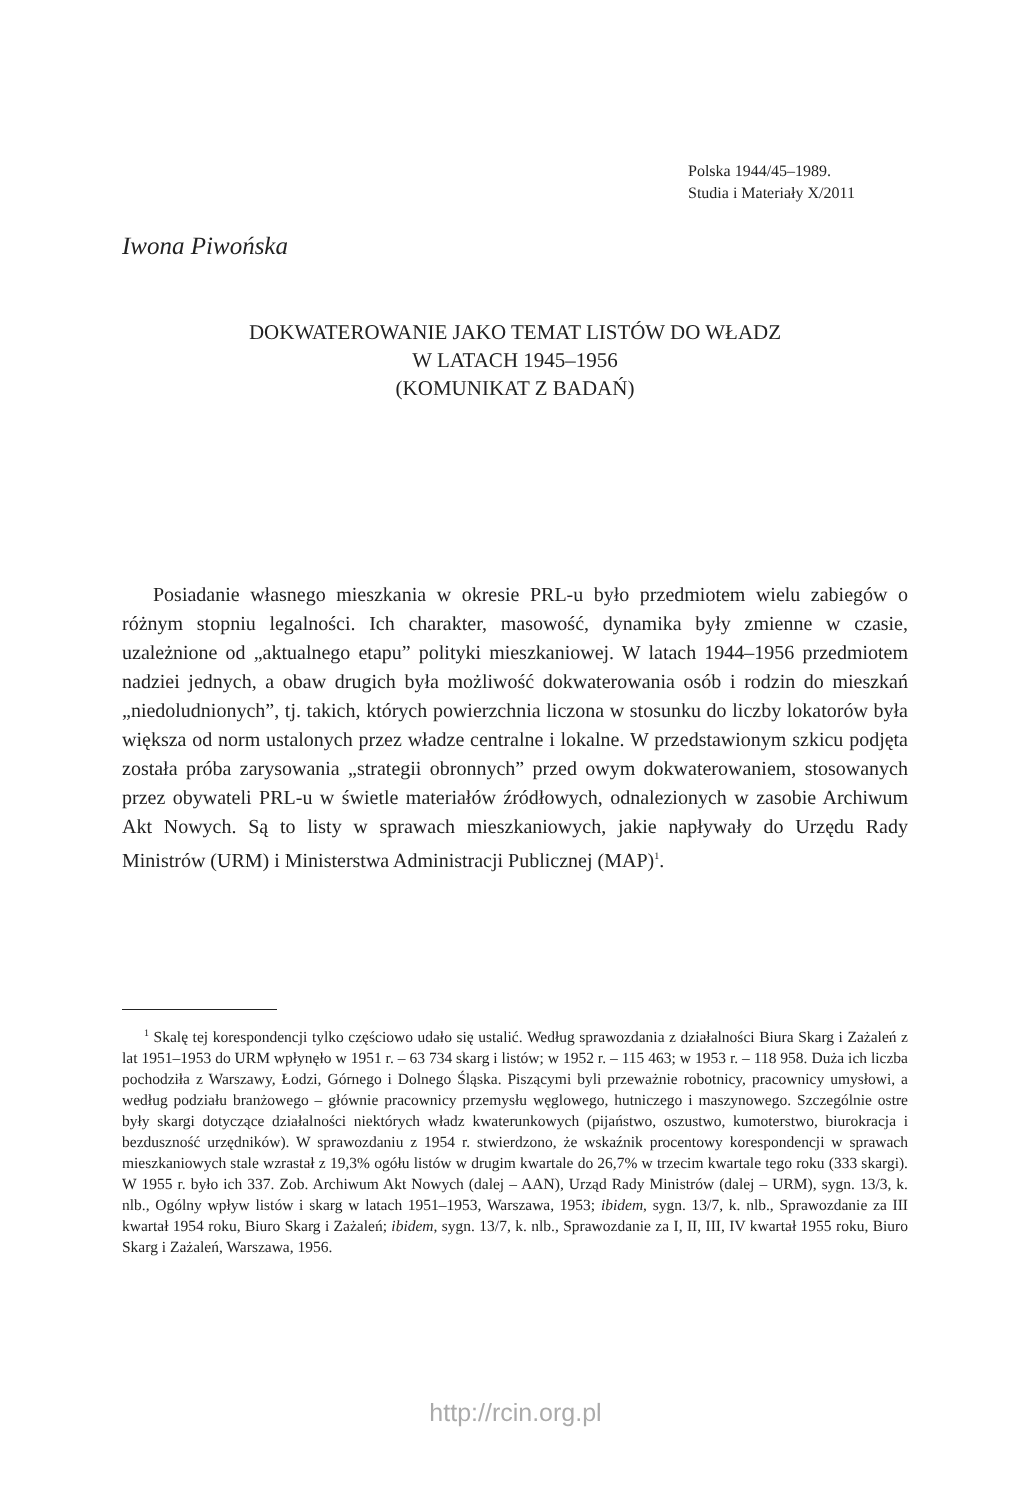Polska 1944/45–1989.
Studia i Materiały X/2011
Iwona Piwońska
DOKWATEROWANIE JAKO TEMAT LISTÓW DO WŁADZ
W LATACH 1945–1956
(KOMUNIKAT Z BADAŃ)
Posiadanie własnego mieszkania w okresie PRL-u było przedmiotem wielu zabiegów o różnym stopniu legalności. Ich charakter, masowość, dynamika były zmienne w czasie, uzależnione od „aktualnego etapu” polityki mieszkaniowej. W latach 1944–1956 przedmiotem nadziei jednych, a obaw drugich była możliwość dokwaterowania osób i rodzin do mieszkań „niedoludnionych”, tj. takich, których powierzchnia liczona w stosunku do liczby lokatorów była większa od norm ustalonych przez władze centralne i lokalne. W przedstawionym szkicu podjęta została próba zarysowania „strategii obronnych” przed owym dokwaterowaniem, stosowanych przez obywateli PRL-u w świetle materiałów źródłowych, odnalezionych w zasobie Archiwum Akt Nowych. Są to listy w sprawach mieszkaniowych, jakie napływały do Urzędu Rady Ministrów (URM) i Ministerstwa Administracji Publicznej (MAP)<sup>1</sup>.
<sup>1</sup> Skalę tej korespondencji tylko częściowo udało się ustalić. Według sprawozdania z działalności Biura Skarg i Zażaleń z lat 1951–1953 do URM wpłynęło w 1951 r. – 63 734 skarg i listów; w 1952 r. – 115 463; w 1953 r. – 118 958. Duża ich liczba pochodziła z Warszawy, Łodzi, Górnego i Dolnego Śląska. Piszącymi byli przeważnie robotnicy, pracownicy umysłowi, a według podziału branżowego – głównie pracownicy przemysłu węglowego, hutniczego i maszynowego. Szczególnie ostre były skargi dotyczące działalności niektórych władz kwaterunkowych (pijaństwo, oszustwo, kumoterstwo, biurokracja i bezduszność urzędników). W sprawozdaniu z 1954 r. stwierdzono, że wskaźnik procentowy korespondencji w sprawach mieszkaniowych stale wzrastał z 19,3% ogółu listów w drugim kwartale do 26,7% w trzecim kwartale tego roku (333 skargi). W 1955 r. było ich 337. Zob. Archiwum Akt Nowych (dalej – AAN), Urząd Rady Ministrów (dalej – URM), sygn. 13/3, k. nlb., Ogólny wpływ listów i skarg w latach 1951–1953, Warszawa, 1953; ibidem, sygn. 13/7, k. nlb., Sprawozdanie za III kwartał 1954 roku, Biuro Skarg i Zażaleń; ibidem, sygn. 13/7, k. nlb., Sprawozdanie za I, II, III, IV kwartał 1955 roku, Biuro Skarg i Zażaleń, Warszawa, 1956.
http://rcin.org.pl